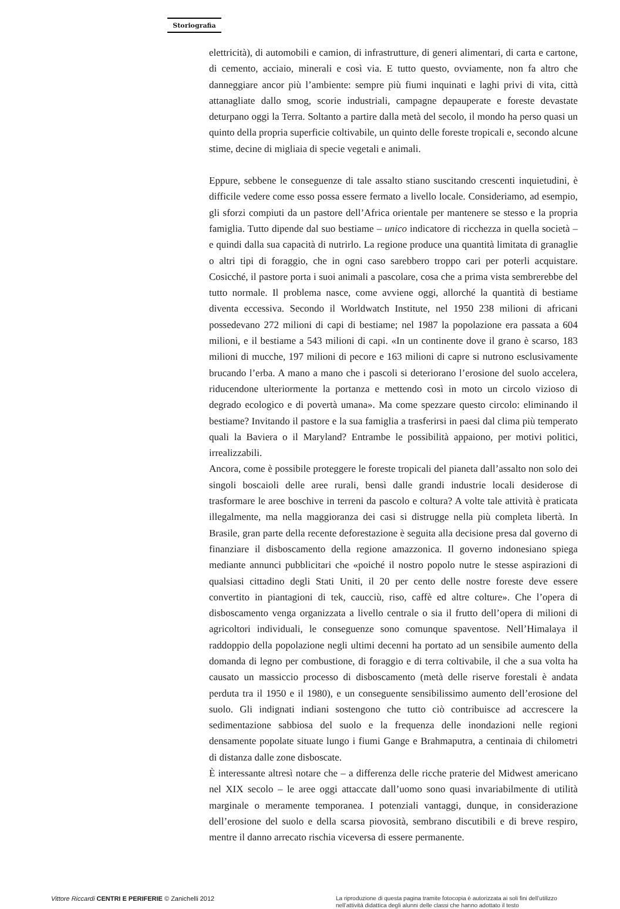Storiografia
elettricità), di automobili e camion, di infrastrutture, di generi alimentari, di carta e cartone, di cemento, acciaio, minerali e così via. E tutto questo, ovviamente, non fa altro che danneggiare ancor più l’ambiente: sempre più fiumi inquinati e laghi privi di vita, città attanagliate dallo smog, scorie industriali, campagne depauperate e foreste devastate deturpano oggi la Terra. Soltanto a partire dalla metà del secolo, il mondo ha perso quasi un quinto della propria superficie coltivabile, un quinto delle foreste tropicali e, secondo alcune stime, decine di migliaia di specie vegetali e animali.
Eppure, sebbene le conseguenze di tale assalto stiano suscitando crescenti inquietudini, è difficile vedere come esso possa essere fermato a livello locale. Consideriamo, ad esempio, gli sforzi compiuti da un pastore dell’Africa orientale per mantenere se stesso e la propria famiglia. Tutto dipende dal suo bestiame – unico indicatore di ricchezza in quella società – e quindi dalla sua capacità di nutrirlo. La regione produce una quantità limitata di granaglie o altri tipi di foraggio, che in ogni caso sarebbero troppo cari per poterli acquistare. Cosicché, il pastore porta i suoi animali a pascolare, cosa che a prima vista sembrerebbe del tutto normale. Il problema nasce, come avviene oggi, allorché la quantità di bestiame diventa eccessiva. Secondo il Worldwatch Institute, nel 1950 238 milioni di africani possedevano 272 milioni di capi di bestiame; nel 1987 la popolazione era passata a 604 milioni, e il bestiame a 543 milioni di capi. «In un continente dove il grano è scarso, 183 milioni di mucche, 197 milioni di pecore e 163 milioni di capre si nutrono esclusivamente brucando l’erba. A mano a mano che i pascoli si deteriorano l’erosione del suolo accelera, riducendone ulteriormente la portanza e mettendo così in moto un circolo vizioso di degrado ecologico e di povertà umana». Ma come spezzare questo circolo: eliminando il bestiame? Invitando il pastore e la sua famiglia a trasferirsi in paesi dal clima più temperato quali la Baviera o il Maryland? Entrambe le possibilità appaiono, per motivi politici, irrealizzabili.
Ancora, come è possibile proteggere le foreste tropicali del pianeta dall’assalto non solo dei singoli boscaioli delle aree rurali, bensì dalle grandi industrie locali desiderose di trasformare le aree boschive in terreni da pascolo e coltura? A volte tale attività è praticata illegalmente, ma nella maggioranza dei casi si distrugge nella più completa libertà. In Brasile, gran parte della recente deforestazione è seguita alla decisione presa dal governo di finanziare il disboscamento della regione amazzonica. Il governo indonesiano spiega mediante annunci pubblicitari che «poiché il nostro popolo nutre le stesse aspirazioni di qualsiasi cittadino degli Stati Uniti, il 20 per cento delle nostre foreste deve essere convertito in piantagioni di tek, caucciù, riso, caffè ed altre colture». Che l’opera di disboscamento venga organizzata a livello centrale o sia il frutto dell’opera di milioni di agricoltori individuali, le conseguenze sono comunque spaventose. Nell’Himalaya il raddoppio della popolazione negli ultimi decenni ha portato ad un sensibile aumento della domanda di legno per combustione, di foraggio e di terra coltivabile, il che a sua volta ha causato un massiccio processo di disboscamento (metà delle riserve forestali è andata perduta tra il 1950 e il 1980), e un conseguente sensibilissimo aumento dell’erosione del suolo. Gli indignati indiani sostengono che tutto ciò contribuisce ad accrescere la sedimentazione sabbiosa del suolo e la frequenza delle inondazioni nelle regioni densamente popolate situate lungo i fiumi Gange e Brahmaputra, a centinaia di chilometri di distanza dalle zone disboscate.
È interessante altresì notare che – a differenza delle ricche praterie del Midwest americano nel XIX secolo – le aree oggi attaccate dall’uomo sono quasi invariabilmente di utilità marginale o meramente temporanea. I potenziali vantaggi, dunque, in considerazione dell’erosione del suolo e della scarsa piovosità, sembrano discutibili e di breve respiro, mentre il danno arrecato rischia viceversa di essere permanente.
Vittore Riccardi CENTRI E PERIFERIE © Zanichelli 2012
La riproduzione di questa pagina tramite fotocopia è autorizzata ai soli fini dell’utilizzo nell’attività didattica degli alunni delle classi che hanno adottato il testo